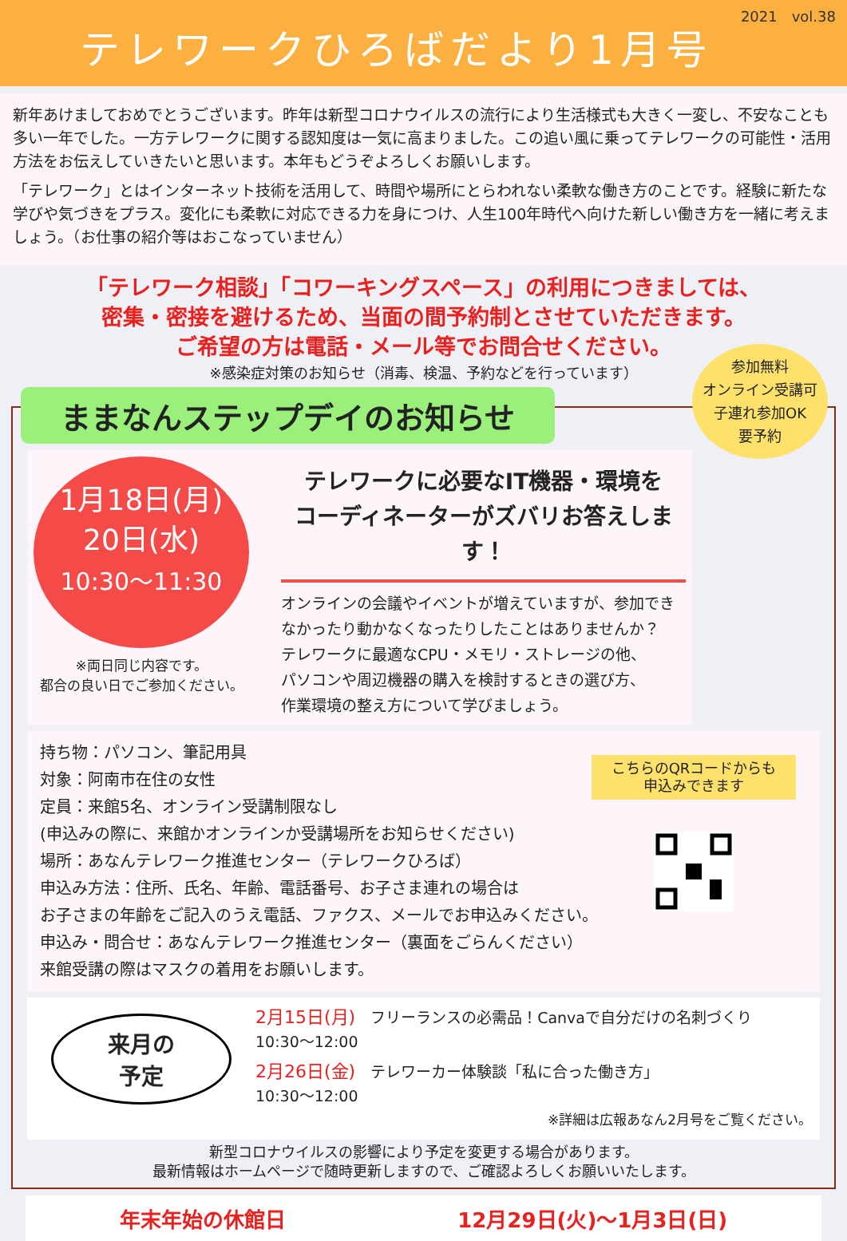2021　vol.38
テレワークひろばだより1月号
新年あけましておめでとうございます。昨年は新型コロナウイルスの流行により生活様式も大きく一変し、不安なことも多い一年でした。一方テレワークに関する認知度は一気に高まりました。この追い風に乗ってテレワークの可能性・活用方法をお伝えしていきたいと思います。本年もどうぞよろしくお願いします。
「テレワーク」とはインターネット技術を活用して、時間や場所にとらわれない柔軟な働き方のことです。経験に新たな学びや気づきをプラス。変化にも柔軟に対応できる力を身につけ、人生100年時代へ向けた新しい働き方を一緒に考えましょう。（お仕事の紹介等はおこなっていません）
「テレワーク相談」「コワーキングスペース」の利用につきましては、
密集・密接を避けるため、当面の間予約制とさせていただきます。
ご希望の方は電話・メール等でお問合せください。
※感染症対策のお知らせ（消毒、検温、予約などを行っています）
ままなんステップデイのお知らせ
参加無料
オンライン受講可
子連れ参加OK
要予約
1月18日(月)
20日(水)
10:30〜11:30
※両日同じ内容です。
都合の良い日でご参加ください。
テレワークに必要なIT機器・環境を
コーディネーターがズバリお答えします！
オンラインの会議やイベントが増えていますが、参加できなかったり動かなくなったりしたことはありませんか？
テレワークに最適なCPU・メモリ・ストレージの他、
パソコンや周辺機器の購入を検討するときの選び方、
作業環境の整え方について学びましょう。
持ち物：パソコン、筆記用具
対象：阿南市在住の女性
定員：来館5名、オンライン受講制限なし
(申込みの際に、来館かオンラインか受講場所をお知らせください)
場所：あなんテレワーク推進センター（テレワークひろば）
申込み方法：住所、氏名、年齢、電話番号、お子さま連れの場合は
お子さまの年齢をご記入のうえ電話、ファクス、メールでお申込みください。
申込み・問合せ：あなんテレワーク推進センター（裏面をごらんください）
来館受講の際はマスクの着用をお願いします。
こちらのQRコードからも
申込みできます
来月の
予定
2月15日(月)　フリーランスの必需品！Canvaで自分だけの名刺づくり
10:30〜12:00
2月26日(金)　テレワーカー体験談「私に合った働き方」
10:30〜12:00
※詳細は広報あなん2月号をご覧ください。
新型コロナウイルスの影響により予定を変更する場合があります。
最新情報はホームページで随時更新しますので、ご確認よろしくお願いいたします。
年末年始の休館日 12月29日(火)〜1月3日(日)